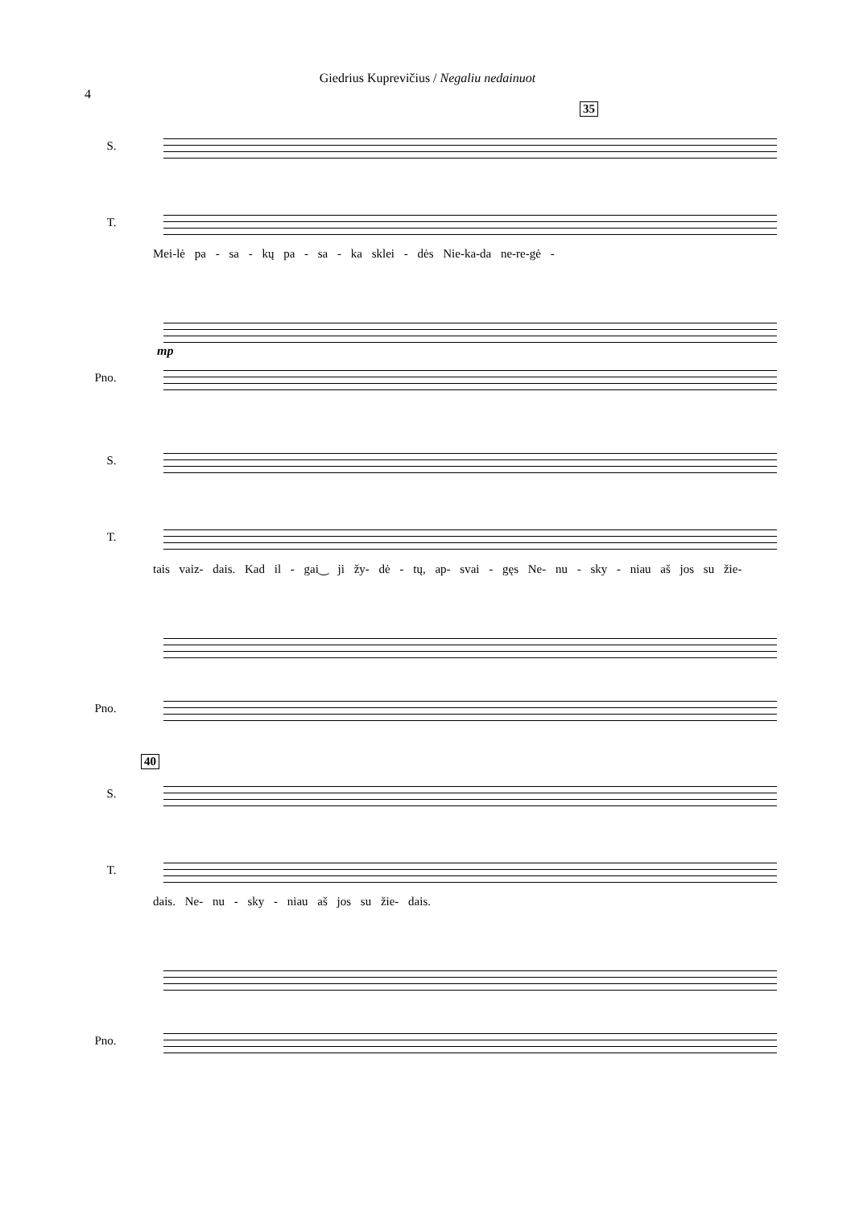Giedrius Kuprevičius / Negaliu nedainuot
4
35
S.
T.
Mei-lė pa - sa - kų pa - sa - ka sklei - dės Nie-ka-da ne-re-gė -
mp
Pno.
S.
T.
tais vaiz- dais. Kad il - gai‿ ji žy- dė - tų, ap- svai - gęs Ne- nu - sky - niau aš jos su žie-
Pno.
40
S.
T.
dais. Ne- nu - sky - niau aš jos su žie- dais.
Pno.